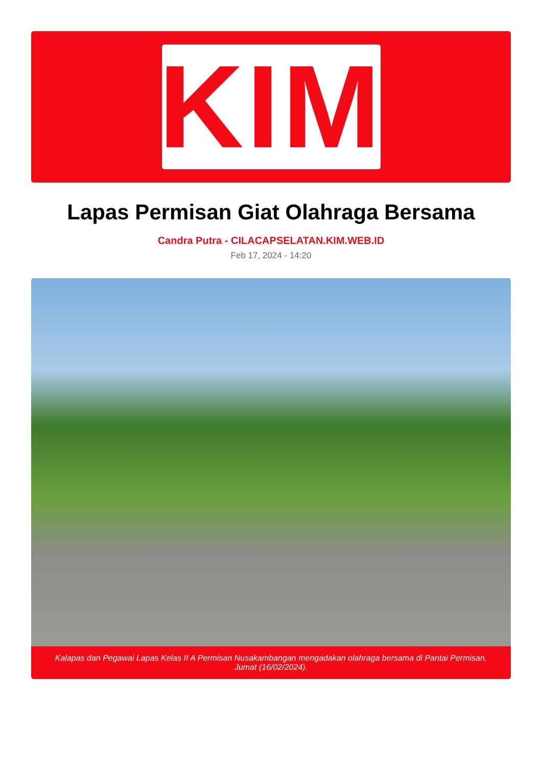KIM
Lapas Permisan Giat Olahraga Bersama
Candra Putra - CILACAPSELATAN.KIM.WEB.ID
Feb 17, 2024 - 14:20
Kalapas dan Pegawai Lapas Kelas II A Permisan Nusakambangan mengadakan olahraga bersama di Pantai Permisan, Jumat (16/02/2024).